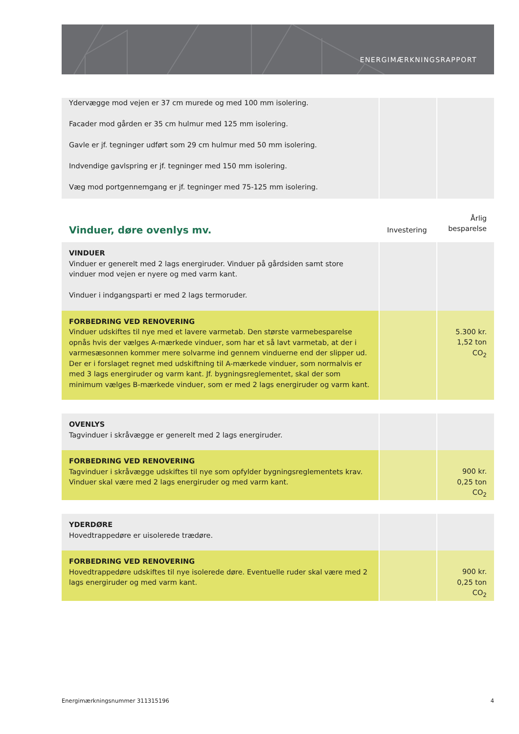ENERGIMÆRKNINGSRAPPORT
| Ydervægge mod vejen er 37 cm murede og med 100 mm isolering. Facader mod gården er 35 cm hulmur med 125 mm isolering. Gavle er jf. tegninger udført som 29 cm hulmur med 50 mm isolering. Indvendige gavlspring er jf. tegninger med 150 mm isolering. Væg mod portgennemgang er jf. tegninger med 75-125 mm isolering. | | |
| Vinduer, døre ovenlys mv. | Investering | Årlig besparelse |
| VINDUER Vinduer er generelt med 2 lags energiruder. Vinduer på gårdsiden samt store vinduer mod vejen er nyere og med varm kant. Vinduer i indgangsparti er med 2 lags termoruder. | | |
| FORBEDRING VED RENOVERING Vinduer udskiftes til nye med et lavere varmetab. Den største varmebesparelse opnås hvis der vælges A-mærkede vinduer, som har et så lavt varmetab, at der i varmesæsonnen kommer mere solvarme ind gennem vinduerne end der slipper ud. Der er i forslaget regnet med udskiftning til A-mærkede vinduer, som normalvis er med 3 lags energiruder og varm kant. Jf. bygningsreglementet, skal der som minimum vælges B-mærkede vinduer, som er med 2 lags energiruder og varm kant. | | 5.300 kr. 1,52 ton CO<sub>2</sub> |
| OVENLYS Tagvinduer i skråvægge er generelt med 2 lags energiruder. | | |
| FORBEDRING VED RENOVERING Tagvinduer i skråvægge udskiftes til nye som opfylder bygningsreglementets krav. Vinduer skal være med 2 lags energiruder og med varm kant. | | 900 kr. 0,25 ton CO<sub>2</sub> |
| YDERDØRE Hovedtrappedøre er uisolerede trædøre. | | |
| FORBEDRING VED RENOVERING Hovedtrappedøre udskiftes til nye isolerede døre. Eventuelle ruder skal være med 2 lags energiruder og med varm kant. | | 900 kr. 0,25 ton CO<sub>2</sub> |
Energimærkningsnummer 311315196 4